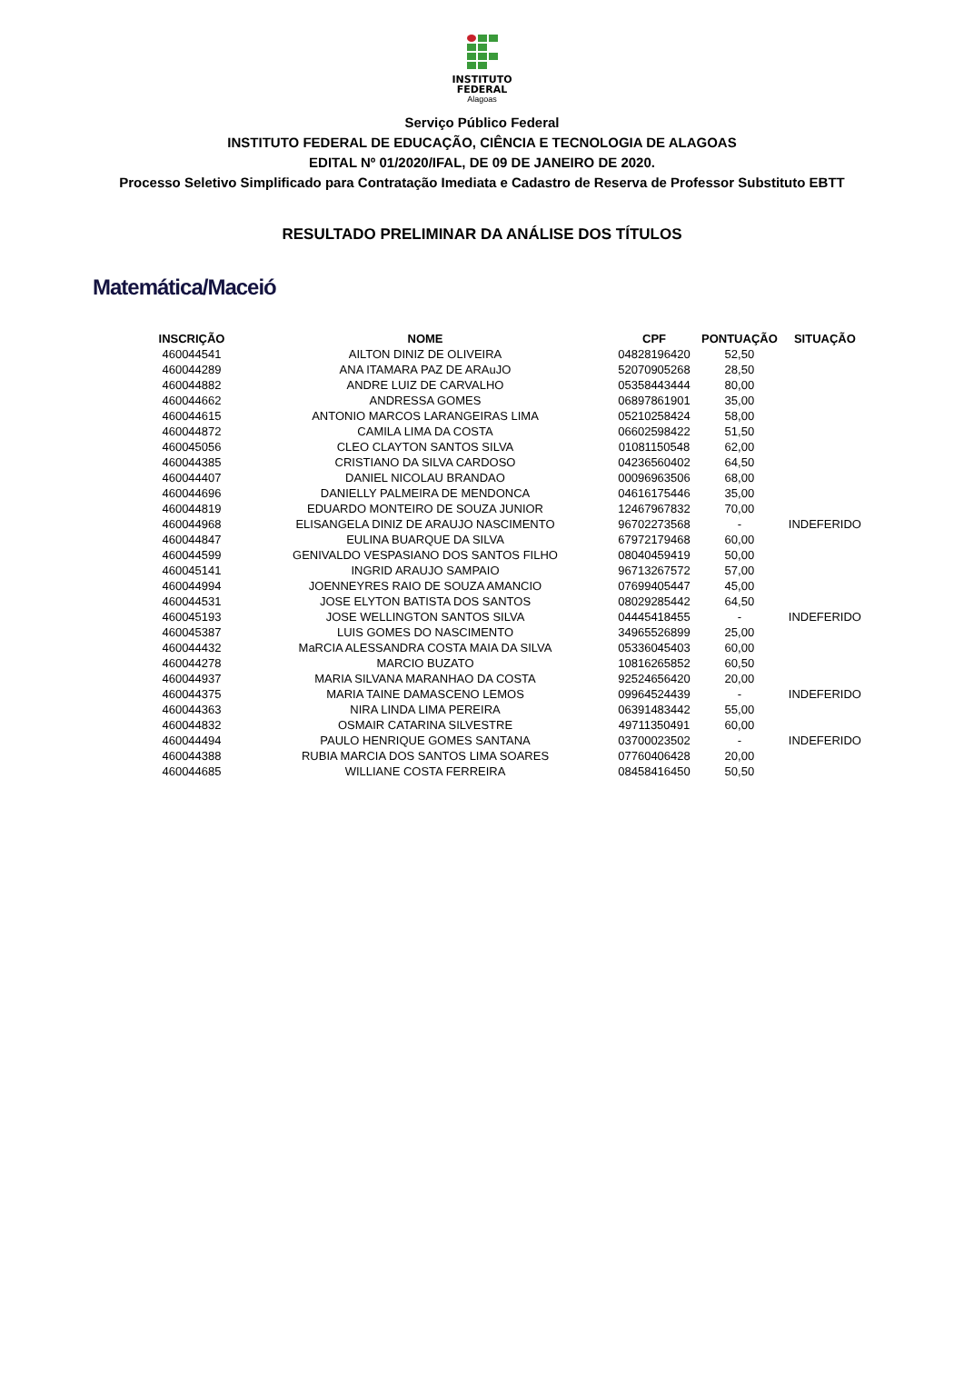INSTITUTO
FEDERAL
Alagoas
Serviço Público Federal
INSTITUTO FEDERAL DE EDUCAÇÃO, CIÊNCIA E TECNOLOGIA DE ALAGOAS
EDITAL Nº 01/2020/IFAL, DE 09 DE JANEIRO DE 2020.
Processo Seletivo Simplificado para Contratação Imediata e Cadastro de Reserva de Professor Substituto EBTT
RESULTADO PRELIMINAR DA ANÁLISE DOS TÍTULOS
Matemática/Maceió
| INSCRIÇÃO | NOME | CPF | PONTUAÇÃO | SITUAÇÃO |
| --- | --- | --- | --- | --- |
| 460044541 | AILTON DINIZ DE OLIVEIRA | 04828196420 | 52,50 | |
| 460044289 | ANA ITAMARA PAZ DE ARAuJO | 52070905268 | 28,50 | |
| 460044882 | ANDRE LUIZ DE CARVALHO | 05358443444 | 80,00 | |
| 460044662 | ANDRESSA GOMES | 06897861901 | 35,00 | |
| 460044615 | ANTONIO MARCOS LARANGEIRAS LIMA | 05210258424 | 58,00 | |
| 460044872 | CAMILA LIMA DA COSTA | 06602598422 | 51,50 | |
| 460045056 | CLEO CLAYTON SANTOS SILVA | 01081150548 | 62,00 | |
| 460044385 | CRISTIANO DA SILVA CARDOSO | 04236560402 | 64,50 | |
| 460044407 | DANIEL NICOLAU BRANDAO | 00096963506 | 68,00 | |
| 460044696 | DANIELLY PALMEIRA DE MENDONCA | 04616175446 | 35,00 | |
| 460044819 | EDUARDO MONTEIRO DE SOUZA JUNIOR | 12467967832 | 70,00 | |
| 460044968 | ELISANGELA DINIZ DE ARAUJO NASCIMENTO | 96702273568 | - | INDEFERIDO |
| 460044847 | EULINA BUARQUE DA SILVA | 67972179468 | 60,00 | |
| 460044599 | GENIVALDO VESPASIANO DOS SANTOS FILHO | 08040459419 | 50,00 | |
| 460045141 | INGRID ARAUJO SAMPAIO | 96713267572 | 57,00 | |
| 460044994 | JOENNEYRES RAIO DE SOUZA AMANCIO | 07699405447 | 45,00 | |
| 460044531 | JOSE ELYTON BATISTA DOS SANTOS | 08029285442 | 64,50 | |
| 460045193 | JOSE WELLINGTON SANTOS SILVA | 04445418455 | - | INDEFERIDO |
| 460045387 | LUIS GOMES DO NASCIMENTO | 34965526899 | 25,00 | |
| 460044432 | MaRCIA ALESSANDRA COSTA MAIA DA SILVA | 05336045403 | 60,00 | |
| 460044278 | MARCIO BUZATO | 10816265852 | 60,50 | |
| 460044937 | MARIA SILVANA MARANHAO DA COSTA | 92524656420 | 20,00 | |
| 460044375 | MARIA TAINE DAMASCENO LEMOS | 09964524439 | - | INDEFERIDO |
| 460044363 | NIRA LINDA LIMA PEREIRA | 06391483442 | 55,00 | |
| 460044832 | OSMAIR CATARINA SILVESTRE | 49711350491 | 60,00 | |
| 460044494 | PAULO HENRIQUE GOMES SANTANA | 03700023502 | - | INDEFERIDO |
| 460044388 | RUBIA MARCIA DOS SANTOS LIMA SOARES | 07760406428 | 20,00 | |
| 460044685 | WILLIANE COSTA FERREIRA | 08458416450 | 50,50 | |